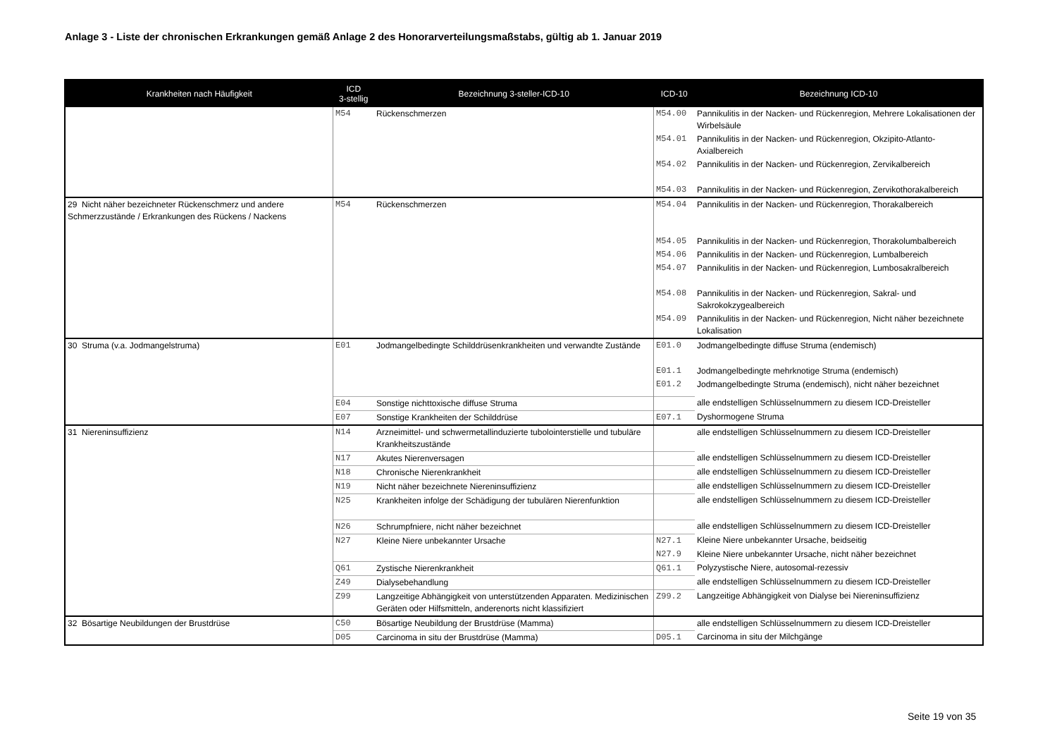Anlage 3 - Liste der chronischen Erkrankungen gemäß Anlage 2 des Honorarverteilungsmaßstabs, gültig ab 1. Januar 2019
| Krankheiten nach Häufigkeit | ICD 3-stellig | Bezeichnung 3-steller-ICD-10 | ICD-10 | Bezeichnung ICD-10 |
| --- | --- | --- | --- | --- |
| | M54 | Rückenschmerzen | M54.00 | Pannikulitis in der Nacken- und Rückenregion, Mehrere Lokalisationen der Wirbelsäule |
| | | | M54.01 | Pannikulitis in der Nacken- und Rückenregion, Okzipito-Atlanto-Axialbereich |
| | | | M54.02 | Pannikulitis in der Nacken- und Rückenregion, Zervikalbereich |
| | | | M54.03 | Pannikulitis in der Nacken- und Rückenregion, Zervikothorakalbereich |
| 29 Nicht näher bezeichneter Rückenschmerz und andere Schmerzzustände / Erkrankungen des Rückens / Nackens | M54 | Rückenschmerzen | M54.04 | Pannikulitis in der Nacken- und Rückenregion, Thorakalbereich |
| | | | M54.05 | Pannikulitis in der Nacken- und Rückenregion, Thorakolumbalbereich |
| | | | M54.06 | Pannikulitis in der Nacken- und Rückenregion, Lumbalbereich |
| | | | M54.07 | Pannikulitis in der Nacken- und Rückenregion, Lumbosakralbereich |
| | | | M54.08 | Pannikulitis in der Nacken- und Rückenregion, Sakral- und Sakrokokzygealbereich |
| | | | M54.09 | Pannikulitis in der Nacken- und Rückenregion, Nicht näher bezeichnete Lokalisation |
| 30 Struma (v.a. Jodmangelstruma) | E01 | Jodmangelbedingte Schilddrüsenkrankheiten und verwandte Zustände | E01.0 | Jodmangelbedingte diffuse Struma (endemisch) |
| | | | E01.1 | Jodmangelbedingte mehrknotige Struma (endemisch) |
| | | | E01.2 | Jodmangelbedingte Struma (endemisch), nicht näher bezeichnet |
| | E04 | Sonstige nichttoxische diffuse Struma | | alle endstelligen Schlüsselnummern zu diesem ICD-Dreisteller |
| | E07 | Sonstige Krankheiten der Schilddrüse | E07.1 | Dyshormogene Struma |
| 31 Niereninsuffizienz | N14 | Arzneimittel- und schwermetallinduzierte tubolointerstielle und tubuläre Krankheitszustände | | alle endstelligen Schlüsselnummern zu diesem ICD-Dreisteller |
| | N17 | Akutes Nierenversagen | | alle endstelligen Schlüsselnummern zu diesem ICD-Dreisteller |
| | N18 | Chronische Nierenkrankheit | | alle endstelligen Schlüsselnummern zu diesem ICD-Dreisteller |
| | N19 | Nicht näher bezeichnete Niereninsuffizienz | | alle endstelligen Schlüsselnummern zu diesem ICD-Dreisteller |
| | N25 | Krankheiten infolge der Schädigung der tubulären Nierenfunktion | | alle endstelligen Schlüsselnummern zu diesem ICD-Dreisteller |
| | N26 | Schrumpfniere, nicht näher bezeichnet | | alle endstelligen Schlüsselnummern zu diesem ICD-Dreisteller |
| | N27 | Kleine Niere unbekannter Ursache | N27.1 | Kleine Niere unbekannter Ursache, beidseitig |
| | | | N27.9 | Kleine Niere unbekannter Ursache, nicht näher bezeichnet |
| | Q61 | Zystische Nierenkrankheit | Q61.1 | Polyzystische Niere, autosomal-rezessiv |
| | Z49 | Dialysebehandlung | | alle endstelligen Schlüsselnummern zu diesem ICD-Dreisteller |
| | Z99 | Langzeitige Abhängigkeit von unterstützenden Apparaten. Medizinischen Geräten oder Hilfsmitteln, anderenorts nicht klassifiziert | Z99.2 | Langzeitige Abhängigkeit von Dialyse bei Niereninsuffizienz |
| 32 Bösartige Neubildungen der Brustdrüse | C50 | Bösartige Neubildung der Brustdrüse (Mamma) | | alle endstelligen Schlüsselnummern zu diesem ICD-Dreisteller |
| | D05 | Carcinoma in situ der Brustdrüse (Mamma) | D05.1 | Carcinoma in situ der Milchgänge |
Seite 19 von 35